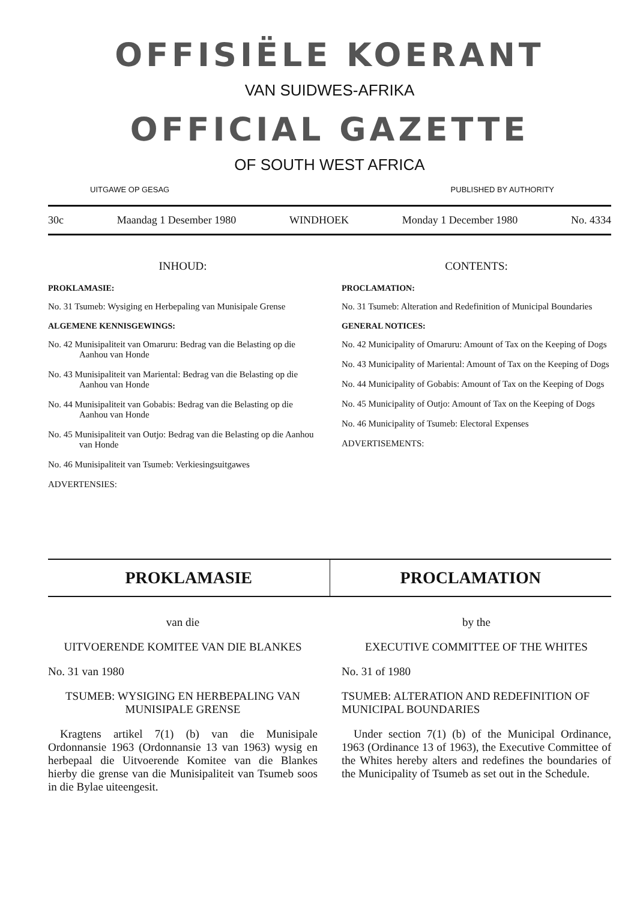OFFISIËLE KOERANT
VAN SUIDWES-AFRIKA
OFFICIAL GAZETTE
OF SOUTH WEST AFRICA
UITGAWE OP GESAG PUBLISHED BY AUTHORITY
30c Maandag 1 Desember 1980 WINDHOEK Monday 1 December 1980 No. 4334
INHOUD:
PROKLAMASIE:
No. 31 Tsumeb: Wysiging en Herbepaling van Munisipale Grense
ALGEMENE KENNISGEWINGS:
No. 42 Munisipaliteit van Omaruru: Bedrag van die Belasting op die Aanhou van Honde
No. 43 Munisipaliteit van Mariental: Bedrag van die Belasting op die Aanhou van Honde
No. 44 Munisipaliteit van Gobabis: Bedrag van die Belasting op die Aanhou van Honde
No. 45 Munisipaliteit van Outjo: Bedrag van die Belasting op die Aanhou van Honde
No. 46 Munisipaliteit van Tsumeb: Verkiesingsuitgawes
ADVERTENSIES:
CONTENTS:
PROCLAMATION:
No. 31 Tsumeb: Alteration and Redefinition of Municipal Boundaries
GENERAL NOTICES:
No. 42 Municipality of Omaruru: Amount of Tax on the Keeping of Dogs
No. 43 Municipality of Mariental: Amount of Tax on the Keeping of Dogs
No. 44 Municipality of Gobabis: Amount of Tax on the Keeping of Dogs
No. 45 Municipality of Outjo: Amount of Tax on the Keeping of Dogs
No. 46 Municipality of Tsumeb: Electoral Expenses
ADVERTISEMENTS:
PROKLAMASIE PROCLAMATION
van die
UITVOERENDE KOMITEE VAN DIE BLANKES
No. 31 van 1980
TSUMEB: WYSIGING EN HERBEPALING VAN MUNISIPALE GRENSE
Kragtens artikel 7(1) (b) van die Munisipale Ordonnansie 1963 (Ordonnansie 13 van 1963) wysig en herbepaal die Uitvoerende Komitee van die Blankes hierby die grense van die Munisipaliteit van Tsumeb soos in die Bylae uiteengesit.
by the
EXECUTIVE COMMITTEE OF THE WHITES
No. 31 of 1980
TSUMEB: ALTERATION AND REDEFINITION OF MUNICIPAL BOUNDARIES
Under section 7(1) (b) of the Municipal Ordinance, 1963 (Ordinance 13 of 1963), the Executive Committee of the Whites hereby alters and redefines the boundaries of the Municipality of Tsumeb as set out in the Schedule.